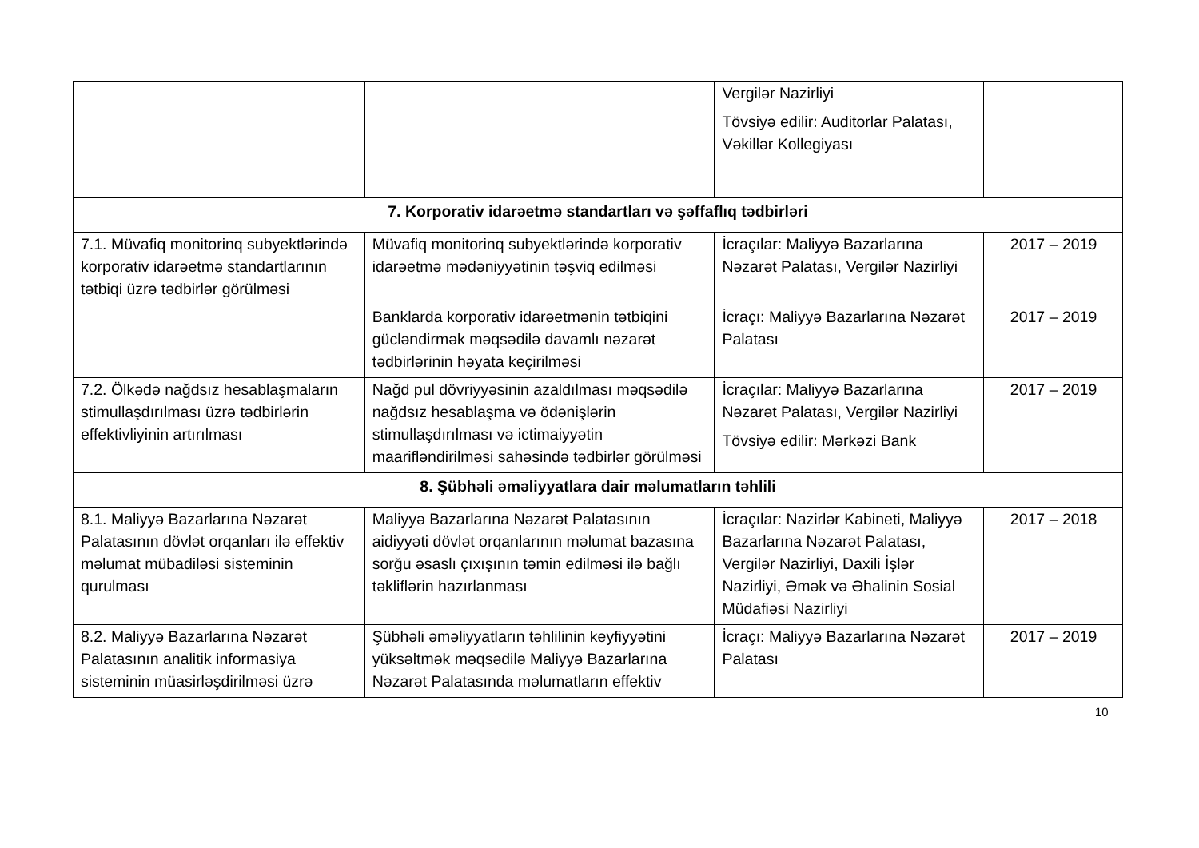| | | Vergilər Nazirliyi Tövsiyə edilir: Auditorlar Palatası, Vəkillər Kollegiyası | |
| 7. Korporativ idarəetmə standartları və şəffaflıq tədbirləri | | | |
| 7.1. Müvafiq monitorinq subyektlərində korporativ idarəetmə standartlarının tətbiqi üzrə tədbirlər görülməsi | Müvafiq monitorinq subyektlərində korporativ idarəetmə mədəniyyətinin təşviq edilməsi | İcraçılar: Maliyyə Bazarlarına Nəzarət Palatası, Vergilər Nazirliyi | 2017 – 2019 |
| | Banklarda korporativ idarəetmənin tətbiqini gücləndirmək məqsədilə davamlı nəzarət tədbirlərinin həyata keçirilməsi | İcraçı: Maliyyə Bazarlarına Nəzarət Palatası | 2017 – 2019 |
| 7.2. Ölkədə nağdsız hesablaşmaların stimullaşdırılması üzrə tədbirlərin effektivliyinin artırılması | Nağd pul dövriyyəsinin azaldılması məqsədilə nağdsız hesablaşma və ödənişlərin stimullaşdırılması və ictimaiyyətin maarifləndirilməsi sahəsində tədbirlər görülməsi | İcraçılar: Maliyyə Bazarlarına Nəzarət Palatası, Vergilər Nazirliyi Tövsiyə edilir: Mərkəzi Bank | 2017 – 2019 |
| 8. Şübhəli əməliyyatlara dair məlumatların təhlili | | | |
| 8.1. Maliyyə Bazarlarına Nəzarət Palatasının dövlət orqanları ilə effektiv məlumat mübadiləsi sisteminin qurulması | Maliyyə Bazarlarına Nəzarət Palatasının aidiyyəti dövlət orqanlarının məlumat bazasına sorğu əsaslı çıxışının təmin edilməsi ilə bağlı təkliflərin hazırlanması | İcraçılar: Nazirlər Kabineti, Maliyyə Bazarlarına Nəzarət Palatası, Vergilər Nazirliyi, Daxili İşlər Nazirliyi, Əmək və Əhalinin Sosial Müdafiəsi Nazirliyi | 2017 – 2018 |
| 8.2. Maliyyə Bazarlarına Nəzarət Palatasının analitik informasiya sisteminin müasirləşdirilməsi üzrə | Şübhəli əməliyyatların təhlilinin keyfiyyətini yüksəltmək məqsədilə Maliyyə Bazarlarına Nəzarət Palatasında məlumatların effektiv | İcraçı: Maliyyə Bazarlarına Nəzarət Palatası | 2017 – 2019 |
10